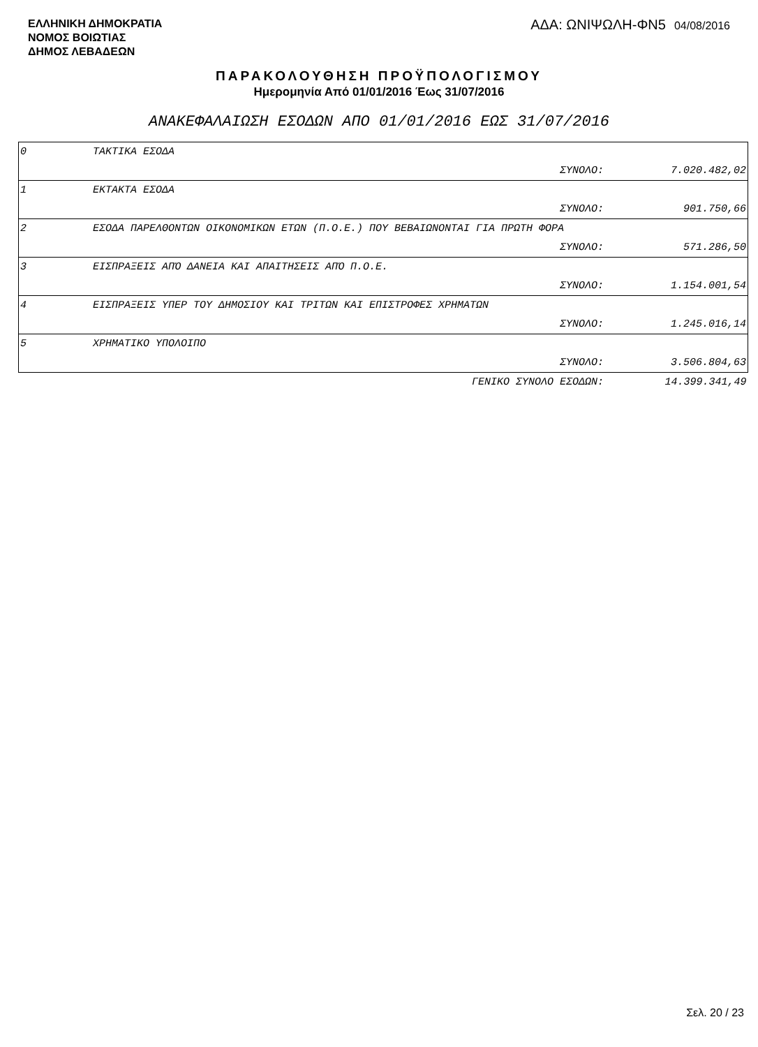ΕΛΛΗΝΙΚΗ ΔΗΜΟΚΡΑΤΙΑ
ΝΟΜΟΣ ΒΟΙΩΤΙΑΣ
ΔΗΜΟΣ ΛΕΒΑΔΕΩΝ
ΑΔΑ: ΩΝΙΨΩΛΗ-ΦΝ5 04/08/2016
ΠΑΡΑΚΟΛΟΥΘΗΣΗ ΠΡΟΫΠΟΛΟΓΙΣΜΟΥ
Ημερομηνία Από 01/01/2016 Έως 31/07/2016
ΑΝΑΚΕΦΑΛΑΙΩΣΗ ΕΣΟΔΩΝ ΑΠΟ 01/01/2016 ΕΩΣ 31/07/2016
| 0 | ΤΑΚΤΙΚΑ ΕΣΟΔΑ | | |
| | | ΣΥΝΟΛΟ: | 7.020.482,02 |
| 1 | ΕΚΤΑΚΤΑ ΕΣΟΔΑ | | |
| | | ΣΥΝΟΛΟ: | 901.750,66 |
| 2 | ΕΣΟΔΑ ΠΑΡΕΛΘΟΝΤΩΝ ΟΙΚΟΝΟΜΙΚΩΝ ΕΤΩΝ (Π.Ο.Ε.) ΠΟΥ ΒΕΒΑΙΩΝΟΝΤΑΙ ΓΙΑ ΠΡΩΤΗ ΦΟΡΑ | | |
| | | ΣΥΝΟΛΟ: | 571.286,50 |
| 3 | ΕΙΣΠΡΑΞΕΙΣ ΑΠΌ ΔΑΝΕΙΑ ΚΑΙ ΑΠΑΙΤΗΣΕΙΣ ΑΠΌ Π.Ο.Ε. | | |
| | | ΣΥΝΟΛΟ: | 1.154.001,54 |
| 4 | ΕΙΣΠΡΑΞΕΙΣ ΥΠΕΡ ΤΟΥ ΔΗΜΟΣΙΟΥ ΚΑΙ ΤΡΙΤΩΝ ΚΑΙ ΕΠΙΣΤΡΟΦΕΣ ΧΡΗΜΑΤΩΝ | | |
| | | ΣΥΝΟΛΟ: | 1.245.016,14 |
| 5 | ΧΡΗΜΑΤΙΚΟ ΥΠΟΛΟΙΠΟ | | |
| | | ΣΥΝΟΛΟ: | 3.506.804,63 |
| | | ΓΕΝΙΚΟ ΣΥΝΟΛΟ ΕΣΟΔΩΝ: | 14.399.341,49 |
Σελ. 20 / 23